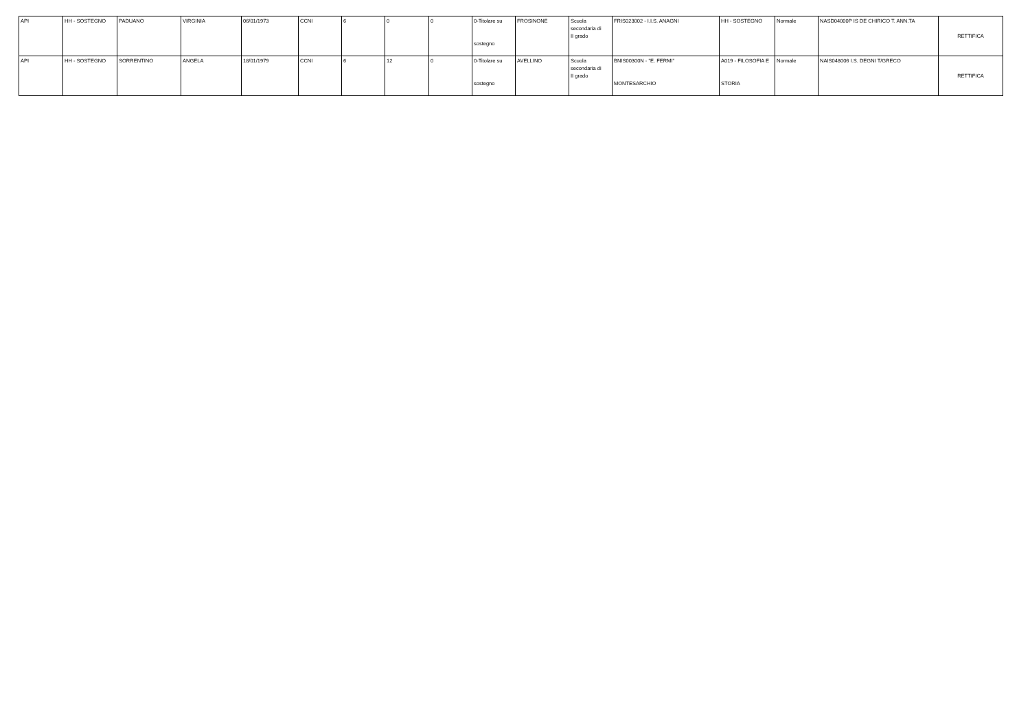| API | HH - SOSTEGNO | PADUANO | VIRGINIA | 06/01/1973 | CCNI | 6 | 0 | 0 | 0-Titolare su sostegno | FROSINONE | Scuola secondaria di II grado | FRIS023002 - I.I.S. ANAGNI | HH - SOSTEGNO | Normale | NASD04000P IS DE CHIRICO T. ANN.TA | RETTIFICA |
| API | HH - SOSTEGNO | SORRENTINO | ANGELA | 18/01/1979 | CCNI | 6 | 12 | 0 | 0-Titolare su sostegno | AVELLINO | Scuola secondaria di II grado | BNIS00300N - "E. FERMI" MONTESARCHIO | A019 - FILOSOFIA E STORIA | Normale | NAIS048006 I.S. DEGNI T/GRECO | RETTIFICA |